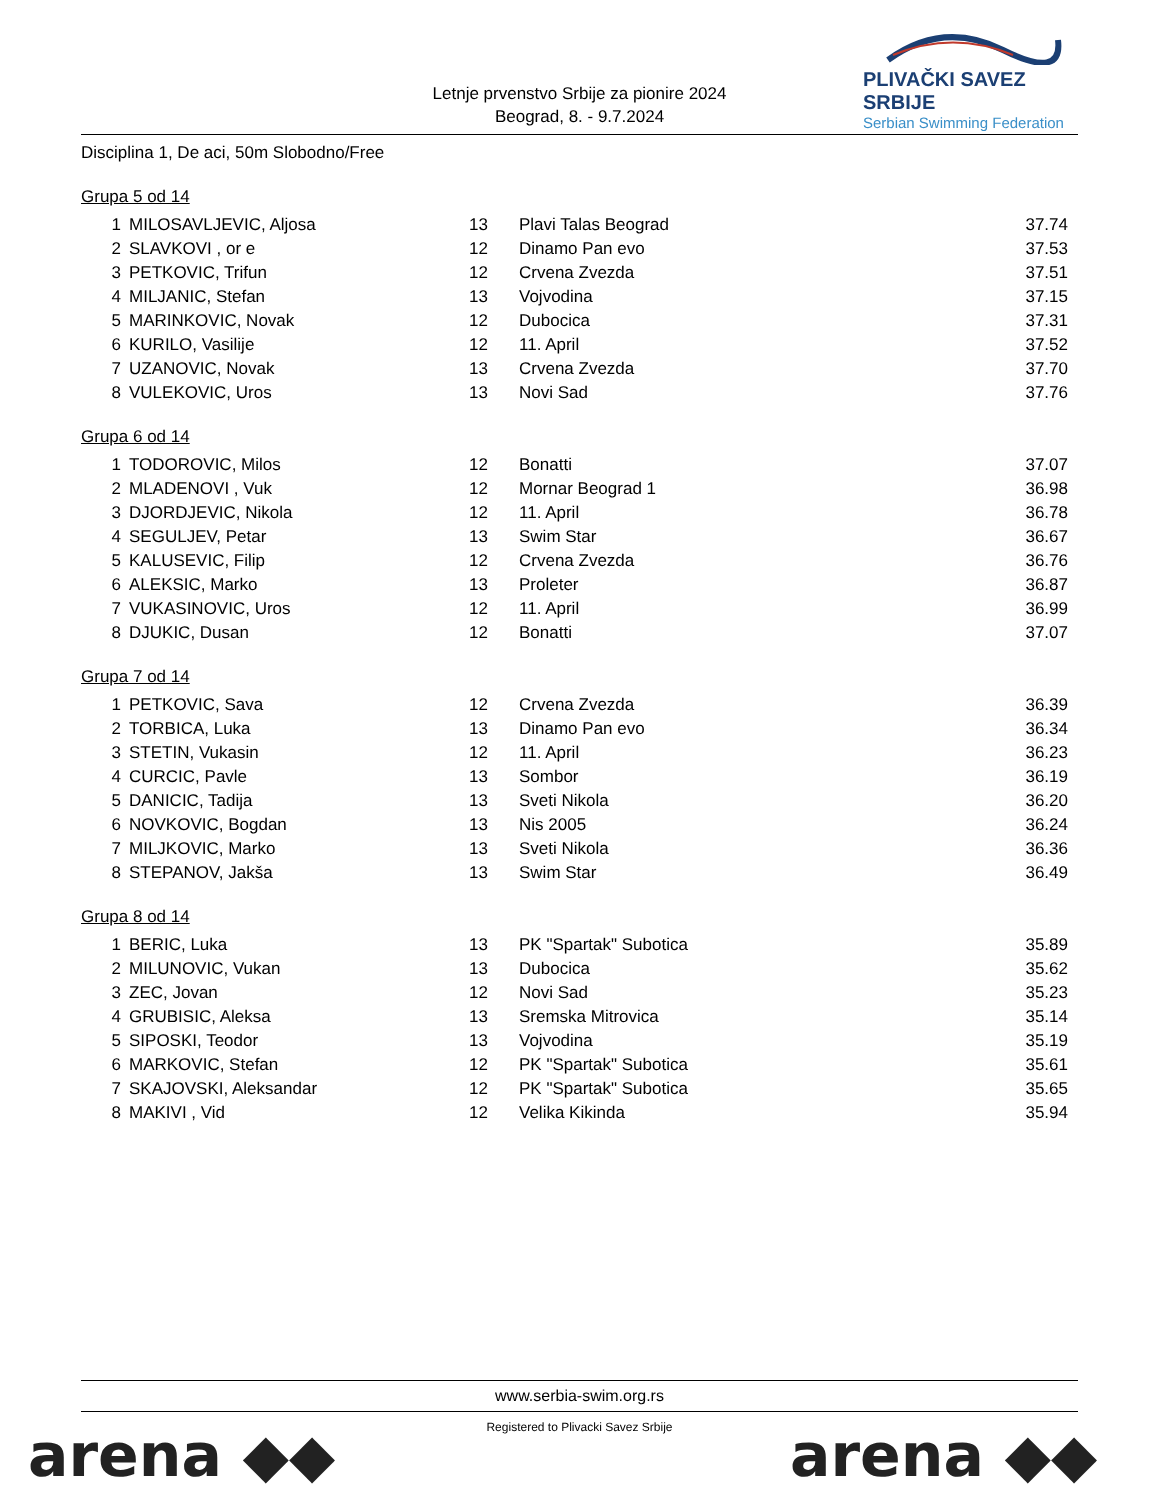Letnje prvenstvo Srbije za pionire 2024
Beograd, 8. - 9.7.2024
PLIVAČKI SAVEZ SRBIJE
Serbian Swimming Federation
Disciplina 1, De aci, 50m Slobodno/Free
Grupa 5 od 14
| 1 | MILOSAVLJEVIC, Aljosa | 13 | Plavi Talas Beograd | 37.74 |
| 2 | SLAVKOVI , or e | 12 | Dinamo Pan evo | 37.53 |
| 3 | PETKOVIC, Trifun | 12 | Crvena Zvezda | 37.51 |
| 4 | MILJANIC, Stefan | 13 | Vojvodina | 37.15 |
| 5 | MARINKOVIC, Novak | 12 | Dubocica | 37.31 |
| 6 | KURILO, Vasilije | 12 | 11. April | 37.52 |
| 7 | UZANOVIC, Novak | 13 | Crvena Zvezda | 37.70 |
| 8 | VULEKOVIC, Uros | 13 | Novi Sad | 37.76 |
Grupa 6 od 14
| 1 | TODOROVIC, Milos | 12 | Bonatti | 37.07 |
| 2 | MLADENOVI , Vuk | 12 | Mornar Beograd 1 | 36.98 |
| 3 | DJORDJEVIC, Nikola | 12 | 11. April | 36.78 |
| 4 | SEGULJEV, Petar | 13 | Swim Star | 36.67 |
| 5 | KALUSEVIC, Filip | 12 | Crvena Zvezda | 36.76 |
| 6 | ALEKSIC, Marko | 13 | Proleter | 36.87 |
| 7 | VUKASINOVIC, Uros | 12 | 11. April | 36.99 |
| 8 | DJUKIC, Dusan | 12 | Bonatti | 37.07 |
Grupa 7 od 14
| 1 | PETKOVIC, Sava | 12 | Crvena Zvezda | 36.39 |
| 2 | TORBICA, Luka | 13 | Dinamo Pan evo | 36.34 |
| 3 | STETIN, Vukasin | 12 | 11. April | 36.23 |
| 4 | CURCIC, Pavle | 13 | Sombor | 36.19 |
| 5 | DANICIC, Tadija | 13 | Sveti Nikola | 36.20 |
| 6 | NOVKOVIC, Bogdan | 13 | Nis 2005 | 36.24 |
| 7 | MILJKOVIC, Marko | 13 | Sveti Nikola | 36.36 |
| 8 | STEPANOV, Jakša | 13 | Swim Star | 36.49 |
Grupa 8 od 14
| 1 | BERIC, Luka | 13 | PK "Spartak" Subotica | 35.89 |
| 2 | MILUNOVIC, Vukan | 13 | Dubocica | 35.62 |
| 3 | ZEC, Jovan | 12 | Novi Sad | 35.23 |
| 4 | GRUBISIC, Aleksa | 13 | Sremska Mitrovica | 35.14 |
| 5 | SIPOSKI, Teodor | 13 | Vojvodina | 35.19 |
| 6 | MARKOVIC, Stefan | 12 | PK "Spartak" Subotica | 35.61 |
| 7 | SKAJOVSKI, Aleksandar | 12 | PK "Spartak" Subotica | 35.65 |
| 8 | MAKIVI , Vid | 12 | Velika Kikinda | 35.94 |
www.serbia-swim.org.rs
Registered to Plivacki Savez Srbije
arena ◆◆ arena ◆◆